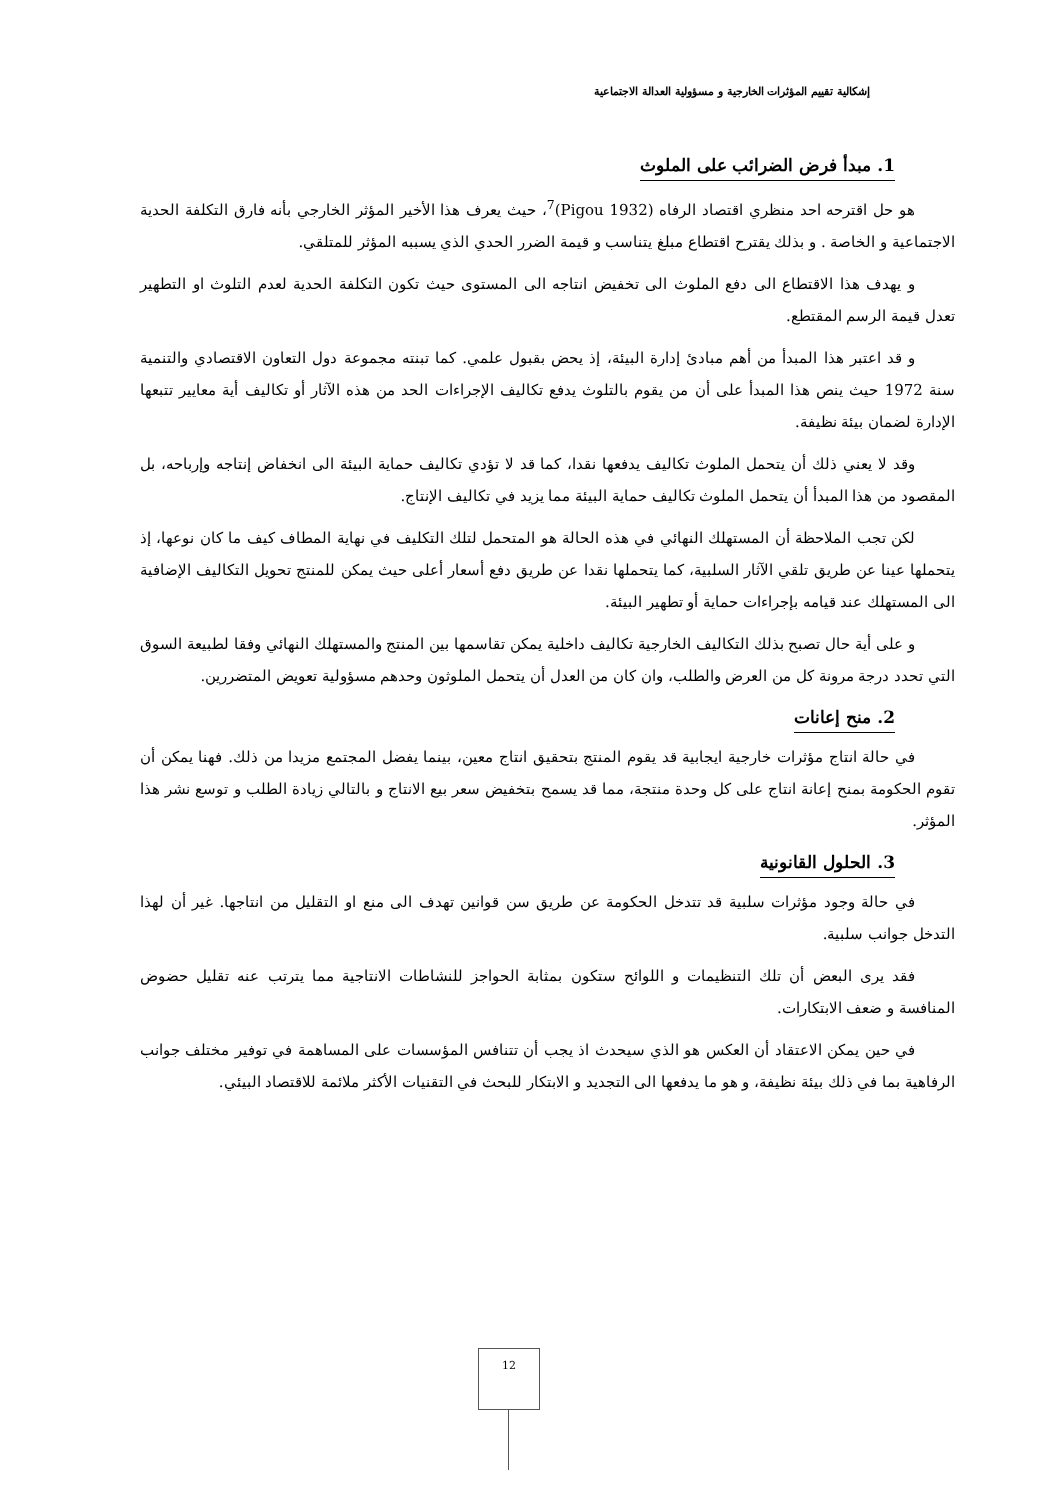إشكالية تقييم المؤثرات الخارجية و مسؤولية العدالة الاجتماعية
1. مبدأ فرض الضرائب على الملوث
هو حل اقترحه احد منظري اقتصاد الرفاه (Pigou 1932)<sup>7</sup>، حيث يعرف هذا الأخير المؤثر الخارجي بأنه فارق التكلفة الحدية الاجتماعية و الخاصة . و بذلك يقترح اقتطاع مبلغ يتناسب و قيمة الضرر الحدي الذي يسببه المؤثر للمتلقي.
و يهدف هذا الاقتطاع الى دفع الملوث الى تخفيض انتاجه الى المستوى حيث تكون التكلفة الحدية لعدم التلوث او التطهير تعدل قيمة الرسم المقتطع.
و قد اعتبر هذا المبدأ من أهم مبادئ إدارة البيئة، إذ يحض بقبول علمي. كما تبنته مجموعة دول التعاون الاقتصادي والتنمية سنة 1972 حيث ينص هذا المبدأ على أن من يقوم بالتلوث يدفع تكاليف الإجراءات الحد من هذه الآثار أو تكاليف أية معايير تتبعها الإدارة لضمان بيئة نظيفة.
وقد لا يعني ذلك أن يتحمل الملوث تكاليف يدفعها نقدا، كما قد لا تؤدي تكاليف حماية البيئة الى انخفاض إنتاجه وإرباحه، بل المقصود من هذا المبدأ أن يتحمل الملوث تكاليف حماية البيئة مما يزيد في تكاليف الإنتاج.
لكن تجب الملاحظة أن المستهلك النهائي في هذه الحالة هو المتحمل لتلك التكليف في نهاية المطاف كيف ما كان نوعها، إذ يتحملها عينا عن طريق تلقي الآثار السلبية، كما يتحملها نقدا عن طريق دفع أسعار أعلى حيث يمكن للمنتج تحويل التكاليف الإضافية الى المستهلك عند قيامه بإجراءات حماية أو تطهير البيئة.
و على أية حال تصبح بذلك التكاليف الخارجية تكاليف داخلية يمكن تقاسمها بين المنتج والمستهلك النهائي وفقا لطبيعة السوق التي تحدد درجة مرونة كل من العرض والطلب، وان كان من العدل أن يتحمل الملوثون وحدهم مسؤولية تعويض المتضررين.
2. منح إعانات
في حالة انتاج مؤثرات خارجية ايجابية قد يقوم المنتج بتحقيق انتاج معين، بينما يفضل المجتمع مزيدا من ذلك. فهنا يمكن أن تقوم الحكومة بمنح إعانة انتاج على كل وحدة منتجة، مما قد يسمح بتخفيض سعر بيع الانتاج و بالتالي زيادة الطلب و توسع نشر هذا المؤثر.
3. الحلول القانونية
في حالة وجود مؤثرات سلبية قد تتدخل الحكومة عن طريق سن قوانين تهدف الى منع او التقليل من انتاجها. غير أن لهذا التدخل جوانب سلبية.
فقد يرى البعض أن تلك التنظيمات و اللوائح ستكون بمثابة الحواجز للنشاطات الانتاجية مما يترتب عنه تقليل حضوض المنافسة و ضعف الابتكارات.
في حين يمكن الاعتقاد أن العكس هو الذي سيحدث اذ يجب أن تتنافس المؤسسات على المساهمة في توفير مختلف جوانب الرفاهية بما في ذلك بيئة نظيفة، و هو ما يدفعها الى التجديد و الابتكار للبحث في التقنيات الأكثر ملائمة للاقتصاد البيئي.
12